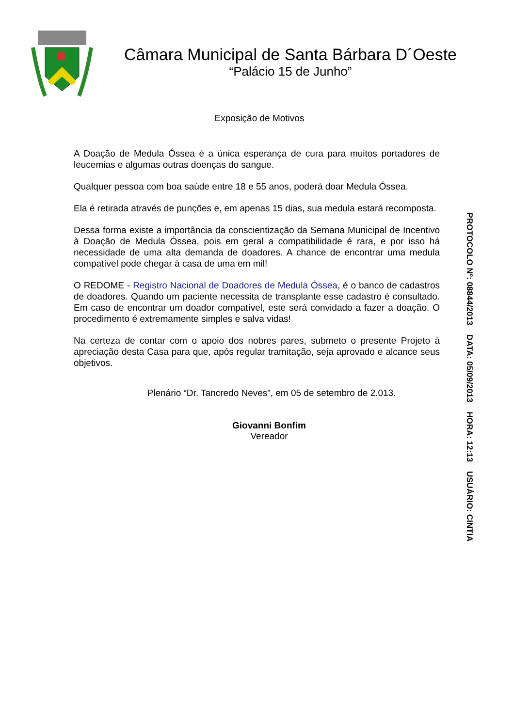Câmara Municipal de Santa Bárbara D´Oeste
“Palácio 15 de Junho”
Exposição de Motivos
A Doação de Medula Óssea é a única esperança de cura para muitos portadores de leucemias e algumas outras doenças do sangue.
Qualquer pessoa com boa saúde entre 18 e 55 anos, poderá doar Medula Óssea.
Ela é retirada através de punções e, em apenas 15 dias, sua medula estará recomposta.
Dessa forma existe a importância da conscientização da Semana Municipal de Incentivo à Doação de Medula Óssea, pois em geral a compatibilidade é rara, e por isso há necessidade de uma alta demanda de doadores. A chance de encontrar uma medula compatível pode chegar à casa de uma em mil!
O REDOME - Registro Nacional de Doadores de Medula Óssea, é o banco de cadastros de doadores. Quando um paciente necessita de transplante esse cadastro é consultado. Em caso de encontrar um doador compatível, este será convidado a fazer a doação. O procedimento é extremamente simples e salva vidas!
Na certeza de contar com o apoio dos nobres pares, submeto o presente Projeto à apreciação desta Casa para que, após regular tramitação, seja aprovado e alcance seus objetivos.
Plenário “Dr. Tancredo Neves”, em 05 de setembro de 2.013.
Giovanni Bonfim
Vereador
PROTOCOLO Nº: 08844/2013 DATA: 05/09/2013 HORA: 12:13 USUÁRIO: CINTIA